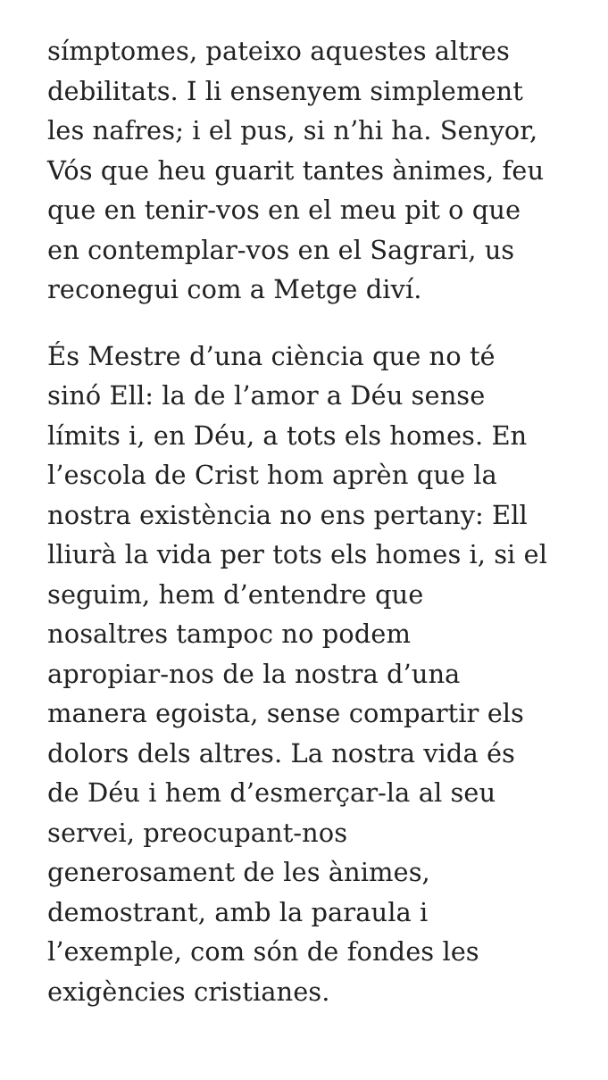símptomes, pateixo aquestes altres
debilitats. I li ensenyem simplement
les nafres; i el pus, si n’hi ha. Senyor,
Vós que heu guarit tantes ànimes, feu
que en tenir-vos en el meu pit o que
en contemplar-vos en el Sagrari, us
reconegui com a Metge diví.
És Mestre d’una ciència que no té
sinó Ell: la de l’amor a Déu sense
límits i, en Déu, a tots els homes. En
l’escola de Crist hom aprèn que la
nostra existència no ens pertany: Ell
lliurà la vida per tots els homes i, si el
seguim, hem d’entendre que
nosaltres tampoc no podem
apropiar-nos de la nostra d’una
manera egoista, sense compartir els
dolors dels altres. La nostra vida és
de Déu i hem d’esmerçar-la al seu
servei, preocupant-nos
generosament de les ànimes,
demostrant, amb la paraula i
l’exemple, com són de fondes les
exigències cristianes.